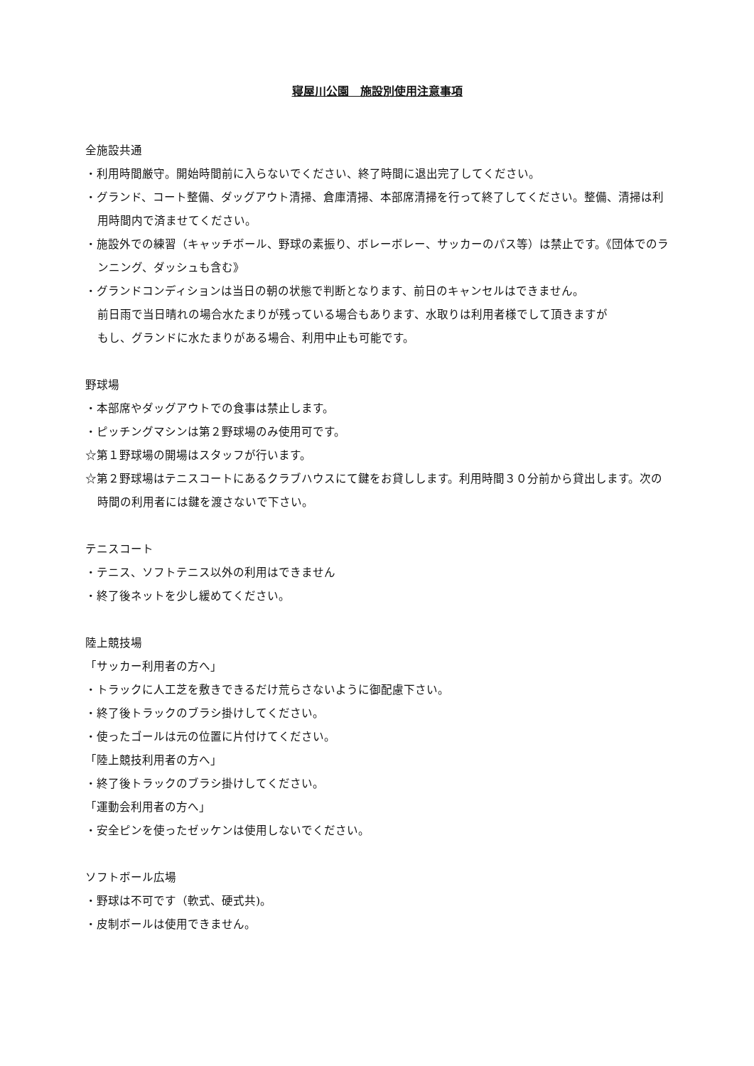寝屋川公園　施設別使用注意事項
全施設共通
・利用時間厳守。開始時間前に入らないでください、終了時間に退出完了してください。
・グランド、コート整備、ダッグアウト清掃、倉庫清掃、本部席清掃を行って終了してください。整備、清掃は利用時間内で済ませてください。
・施設外での練習（キャッチボール、野球の素振り、ボレーボレー、サッカーのパス等）は禁止です。《団体でのランニング、ダッシュも含む》
・グランドコンディションは当日の朝の状態で判断となります、前日のキャンセルはできません。
前日雨で当日晴れの場合水たまりが残っている場合もあります、水取りは利用者様でして頂きますが
もし、グランドに水たまりがある場合、利用中止も可能です。
野球場
・本部席やダッグアウトでの食事は禁止します。
・ピッチングマシンは第２野球場のみ使用可です。
☆第１野球場の開場はスタッフが行います。
☆第２野球場はテニスコートにあるクラブハウスにて鍵をお貸しします。利用時間３０分前から貸出します。次の時間の利用者には鍵を渡さないで下さい。
テニスコート
・テニス、ソフトテニス以外の利用はできません
・終了後ネットを少し緩めてください。
陸上競技場
「サッカー利用者の方へ」
・トラックに人工芝を敷きできるだけ荒らさないように御配慮下さい。
・終了後トラックのブラシ掛けしてください。
・使ったゴールは元の位置に片付けてください。
「陸上競技利用者の方へ」
・終了後トラックのブラシ掛けしてください。
「運動会利用者の方へ」
・安全ピンを使ったゼッケンは使用しないでください。
ソフトボール広場
・野球は不可です（軟式、硬式共)。
・皮制ボールは使用できません。